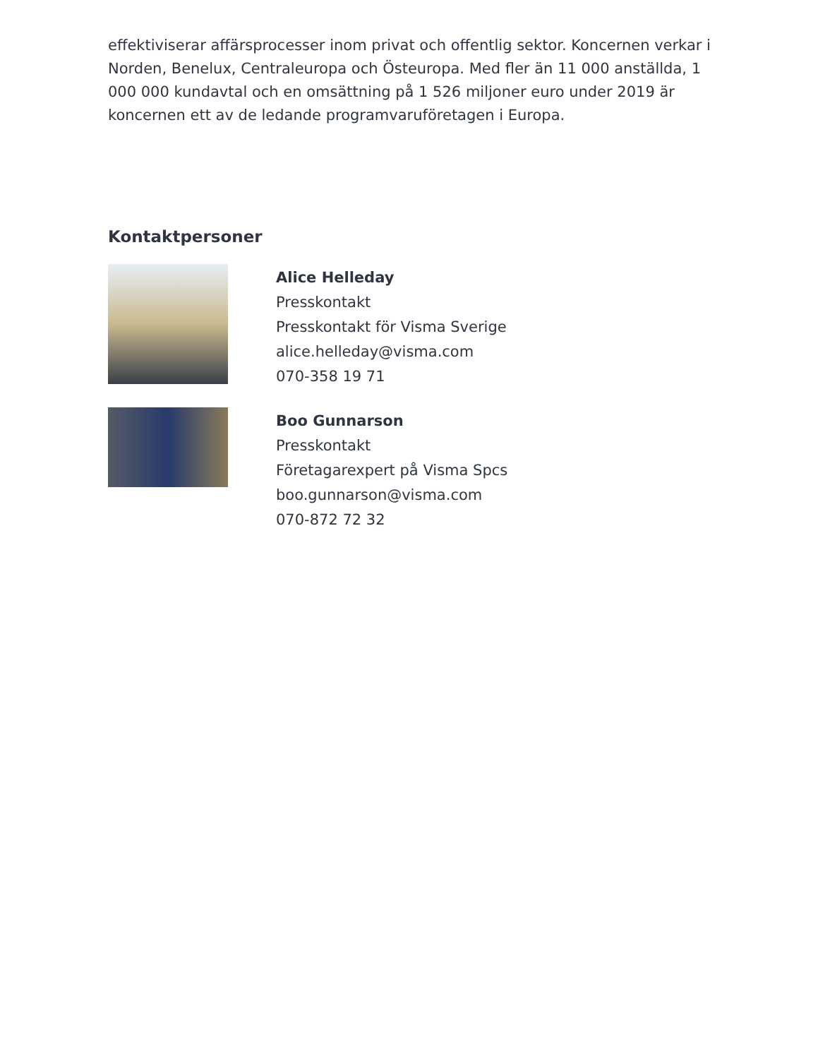effektiviserar affärsprocesser inom privat och offentlig sektor. Koncernen verkar i Norden, Benelux, Centraleuropa och Östeuropa. Med fler än 11 000 anställda, 1 000 000 kundavtal och en omsättning på 1 526 miljoner euro under 2019 är koncernen ett av de ledande programvaruföretagen i Europa.
Kontaktpersoner
Alice Helleday
Presskontakt
Presskontakt för Visma Sverige
alice.helleday@visma.com
070-358 19 71
Boo Gunnarson
Presskontakt
Företagarexpert på Visma Spcs
boo.gunnarson@visma.com
070-872 72 32